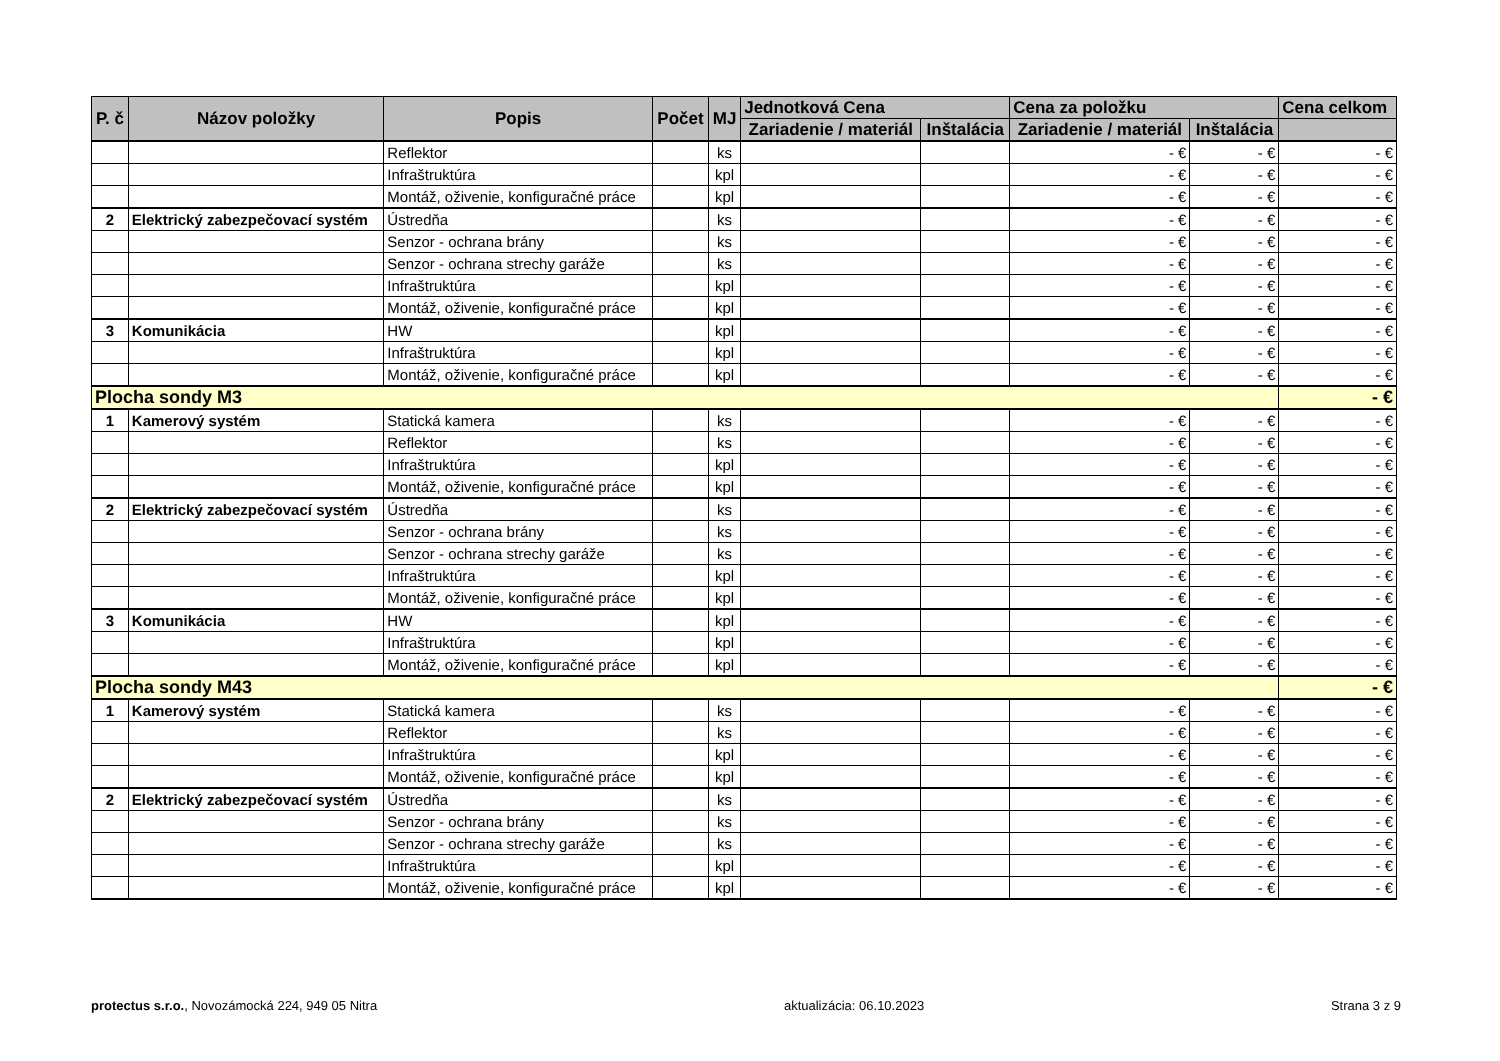| P. č | Názov položky | Popis | Počet | MJ | Jednotková Cena | | Cena za položku | | Cena celkom |
| --- | --- | --- | --- | --- | --- | --- | --- | --- | --- |
| | | | | | Zariadenie / materiál | Inštalácia | Zariadenie / materiál | Inštalácia | |
| | | Reflektor | | ks | | | - € | - € | - € |
| | | Infraštruktúra | | kpl | | | - € | - € | - € |
| | | Montáž, oživenie, konfiguračné práce | | kpl | | | - € | - € | - € |
| 2 | Elektrický zabezpečovací systém | Ústredňa | | ks | | | - € | - € | - € |
| | | Senzor - ochrana brány | | ks | | | - € | - € | - € |
| | | Senzor - ochrana strechy garáže | | ks | | | - € | - € | - € |
| | | Infraštruktúra | | kpl | | | - € | - € | - € |
| | | Montáž, oživenie, konfiguračné práce | | kpl | | | - € | - € | - € |
| 3 | Komunikácia | HW | | kpl | | | - € | - € | - € |
| | | Infraštruktúra | | kpl | | | - € | - € | - € |
| | | Montáž, oživenie, konfiguračné práce | | kpl | | | - € | - € | - € |
| Plocha sondy M3 | | | | | | | | | - € |
| 1 | Kamerový systém | Statická kamera | | ks | | | - € | - € | - € |
| | | Reflektor | | ks | | | - € | - € | - € |
| | | Infraštruktúra | | kpl | | | - € | - € | - € |
| | | Montáž, oživenie, konfiguračné práce | | kpl | | | - € | - € | - € |
| 2 | Elektrický zabezpečovací systém | Ústredňa | | ks | | | - € | - € | - € |
| | | Senzor - ochrana brány | | ks | | | - € | - € | - € |
| | | Senzor - ochrana strechy garáže | | ks | | | - € | - € | - € |
| | | Infraštruktúra | | kpl | | | - € | - € | - € |
| | | Montáž, oživenie, konfiguračné práce | | kpl | | | - € | - € | - € |
| 3 | Komunikácia | HW | | kpl | | | - € | - € | - € |
| | | Infraštruktúra | | kpl | | | - € | - € | - € |
| | | Montáž, oživenie, konfiguračné práce | | kpl | | | - € | - € | - € |
| Plocha sondy M43 | | | | | | | | | - € |
| 1 | Kamerový systém | Statická kamera | | ks | | | - € | - € | - € |
| | | Reflektor | | ks | | | - € | - € | - € |
| | | Infraštruktúra | | kpl | | | - € | - € | - € |
| | | Montáž, oživenie, konfiguračné práce | | kpl | | | - € | - € | - € |
| 2 | Elektrický zabezpečovací systém | Ústredňa | | ks | | | - € | - € | - € |
| | | Senzor - ochrana brány | | ks | | | - € | - € | - € |
| | | Senzor - ochrana strechy garáže | | ks | | | - € | - € | - € |
| | | Infraštruktúra | | kpl | | | - € | - € | - € |
| | | Montáž, oživenie, konfiguračné práce | | kpl | | | - € | - € | - € |
protectus s.r.o., Novozámocká 224, 949 05 Nitra aktualizácia: 06.10.2023 Strana 3 z 9